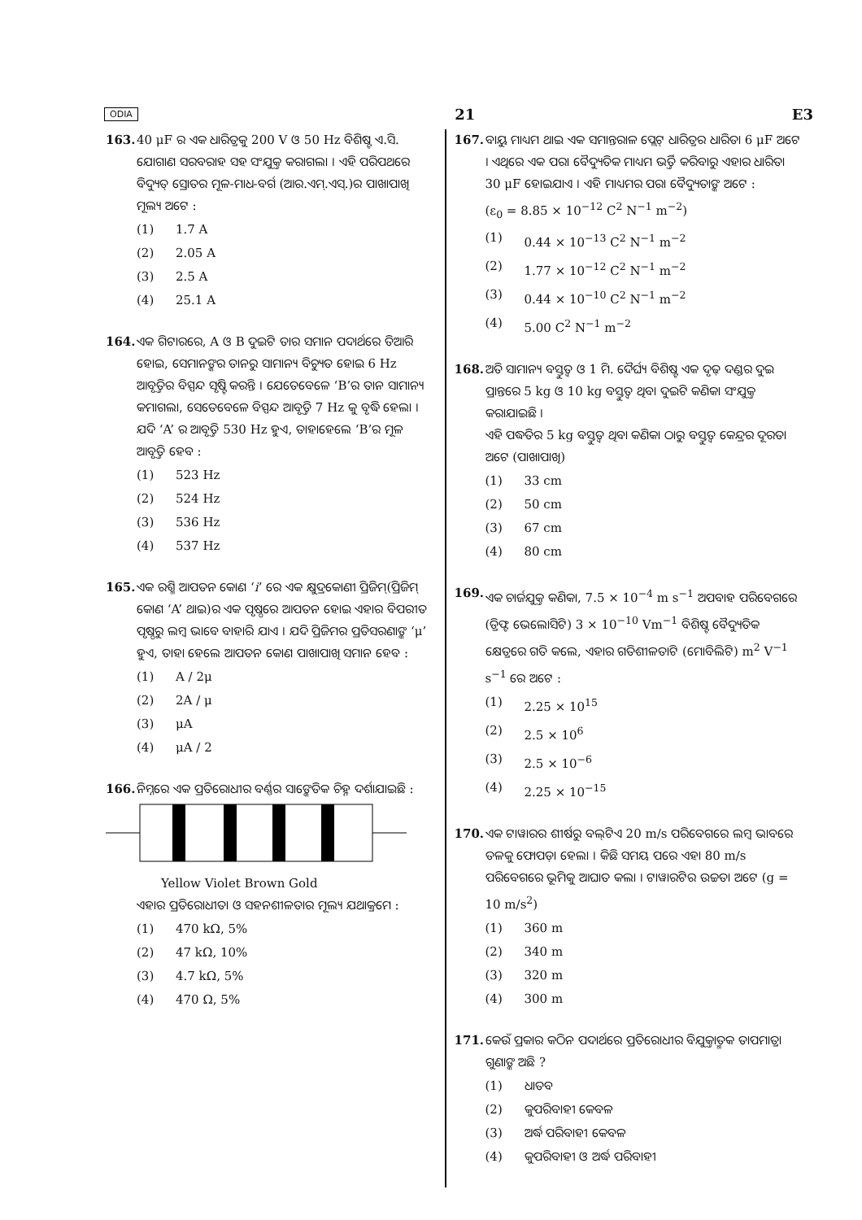ODIA 21 E3
163. 40 μF ର ଏକ ଧାରିତ୍ରକୁ 200 V ଓ 50 Hz ବିଶିଷ୍ଟ ଏ.ସି. ଯୋଗାଣ ସରବରାହ ସହ ସଂଯୁକ୍ତ କରାଗଲା । ଏହି ପରିପଥରେ ବିଦ୍ୟୁତ୍ ସ୍ରୋତର ମୂଳ-ମାଧ-ବର୍ଗ (ଆର.ଏମ୍.ଏସ୍.)ର ପାଖାପାଖି ମୂଲ୍ୟ ଅଟେ :
(1) 1.7 A
(2) 2.05 A
(3) 2.5 A
(4) 25.1 A
164. ଏକ ଗିଟାରରେ, A ଓ B ଦୁଇଟି ତାର ସମାନ ପଦାର୍ଥରେ ତିଆରି ହୋଇ, ସେମାନଙ୍କର ତାନରୁ ସାମାନ୍ୟ ବିଚ୍ୟୁତ ହୋଇ 6 Hz ଆବୃତ୍ତିର ବିସ୍ପନ୍ଦ ସୃଷ୍ଟି କରନ୍ତି । ଯେତେବେଳେ ‘B’ର ତାନ ସାମାନ୍ୟ କମାଗଲା, ସେତେବେଳେ ବିସ୍ପନ୍ଦ ଆବୃତ୍ତି 7 Hz କୁ ବୃଦ୍ଧି ହେଲା । ଯଦି ‘A’ ର ଆବୃତ୍ତି 530 Hz ହୁଏ, ତାହାହେଲେ ‘B’ର ମୂଳ ଆବୃତ୍ତି ହେବ :
(1) 523 Hz
(2) 524 Hz
(3) 536 Hz
(4) 537 Hz
165. ଏକ ରଶ୍ମି ଆପତନ କୋଣ ‘i’ ରେ ଏକ କ୍ଷୁଦ୍ରକୋଣୀ ପ୍ରିଜିମ୍(ପ୍ରିଜିମ୍ କୋଣ ‘A’ ଥାଇ)ର ଏକ ପୃଷ୍ଠରେ ଆପତନ ହୋଇ ଏହାର ବିପରୀତ ପୃଷ୍ଠରୁ ଲମ୍ବ ଭାବେ ବାହାରି ଯାଏ । ଯଦି ପ୍ରିଜିମର ପ୍ରତିସରଣାଙ୍କ ‘μ’ ହୁଏ, ତାହା ହେଲେ ଆପତନ କୋଣ ପାଖାପାଖି ସମାନ ହେବ :
(1) A / 2μ
(2) 2A / μ
(3) μA
(4) μA / 2
166. ନିମ୍ନରେ ଏକ ପ୍ରତିରୋଧୀର ବର୍ଣ୍ଣର ସାଙ୍କେତିକ ଚିହ୍ନ ଦର୍ଶାଯାଇଛି :
Yellow Violet Brown Gold
ଏହାର ପ୍ରତିରୋଧୀତା ଓ ସହନଶୀଳତାର ମୂଲ୍ୟ ଯଥାକ୍ରମେ :
(1) 470 kΩ, 5%
(2) 47 kΩ, 10%
(3) 4.7 kΩ, 5%
(4) 470 Ω, 5%
167. ବାୟୁ ମାଧ୍ୟମ ଥାଇ ଏକ ସମାନ୍ତରାଳ ପ୍ଲେଟ୍ ଧାରିତ୍ରର ଧାରିତା 6 μF ଅଟେ । ଏଥିରେ ଏକ ପରା ବୈଦ୍ୟୁତିକ ମାଧ୍ୟମ ଭର୍ତ୍ତି କରିବାରୁ ଏହାର ଧାରିତା 30 μF ହୋଇଯାଏ । ଏହି ମାଧ୍ୟମର ପରା ବୈଦ୍ୟୁତାଙ୍କ ଅଟେ :
(ε<sub>0</sub> = 8.85 × 10<sup>−12</sup> C<sup>2</sup> N<sup>−1</sup> m<sup>−2</sup>)
(1) 0.44 × 10<sup>−13</sup> C<sup>2</sup> N<sup>−1</sup> m<sup>−2</sup>
(2) 1.77 × 10<sup>−12</sup> C<sup>2</sup> N<sup>−1</sup> m<sup>−2</sup>
(3) 0.44 × 10<sup>−10</sup> C<sup>2</sup> N<sup>−1</sup> m<sup>−2</sup>
(4) 5.00 C<sup>2</sup> N<sup>−1</sup> m<sup>−2</sup>
168. ଅତି ସାମାନ୍ୟ ବସ୍ତୁତ୍ୱ ଓ 1 ମି. ଦୈର୍ଘ୍ୟ ବିଶିଷ୍ଟ ଏକ ଦୃଢ଼ ଦଣ୍ଡର ଦୁଇ ପ୍ରାନ୍ତରେ 5 kg ଓ 10 kg ବସ୍ତୁତ୍ୱ ଥିବା ଦୁଇଟି କଣିକା ସଂଯୁକ୍ତ କରାଯାଇଛି ।
ଏହି ପଦ୍ଧତିର 5 kg ବସ୍ତୁତ୍ୱ ଥିବା କଣିକା ଠାରୁ ବସ୍ତୁତ୍ୱ କେନ୍ଦ୍ରର ଦୂରତା ଅଟେ (ପାଖାପାଖି)
(1) 33 cm
(2) 50 cm
(3) 67 cm
(4) 80 cm
169. ଏକ ଚାର୍ଜଯୁକ୍ତ କଣିକା, 7.5 × 10<sup>−4</sup> m s<sup>−1</sup> ଅପବାହ ପରିବେଗରେ (ଡ୍ରିଫ୍ଟ ଭେଲୋସିଟି) 3 × 10<sup>−10</sup> Vm<sup>−1</sup> ବିଶିଷ୍ଟ ବୈଦ୍ୟୁତିକ କ୍ଷେତ୍ରରେ ଗତି କଲେ, ଏହାର ଗତିଶୀଳତାଟି (ମୋବିଲିଟି) m<sup>2</sup> V<sup>−1</sup> s<sup>−1</sup> ରେ ଅଟେ :
(1) 2.25 × 10<sup>15</sup>
(2) 2.5 × 10<sup>6</sup>
(3) 2.5 × 10<sup>−6</sup>
(4) 2.25 × 10<sup>−15</sup>
170. ଏକ ଟାୱାରର ଶୀର୍ଷରୁ ବଲ୍‌ଟିଏ 20 m/s ପରିବେଗରେ ଲମ୍ବ ଭାବରେ ତଳକୁ ଫୋପଡ଼ା ହେଲା । କିଛି ସମୟ ପରେ ଏହା 80 m/s ପରିବେଗରେ ଭୂମିକୁ ଆଘାତ କଲା । ଟାୱାରଟିର ଉଚ୍ଚତା ଅଟେ (g = 10 m/s<sup>2</sup>)
(1) 360 m
(2) 340 m
(3) 320 m
(4) 300 m
171. କେଉଁ ପ୍ରକାର କଠିନ ପଦାର୍ଥରେ ପ୍ରତିରୋଧୀର ବିଯୁକ୍ତାତ୍ମକ ତାପମାତ୍ରା ଗୁଣାଙ୍କ ଅଛି ?
(1) ଧାତବ
(2) କୁପରିବାହୀ କେବଳ
(3) ଅର୍ଦ୍ଧ ପରିବାହୀ କେବଳ
(4) କୁପରିବାହୀ ଓ ଅର୍ଦ୍ଧ ପରିବାହୀ